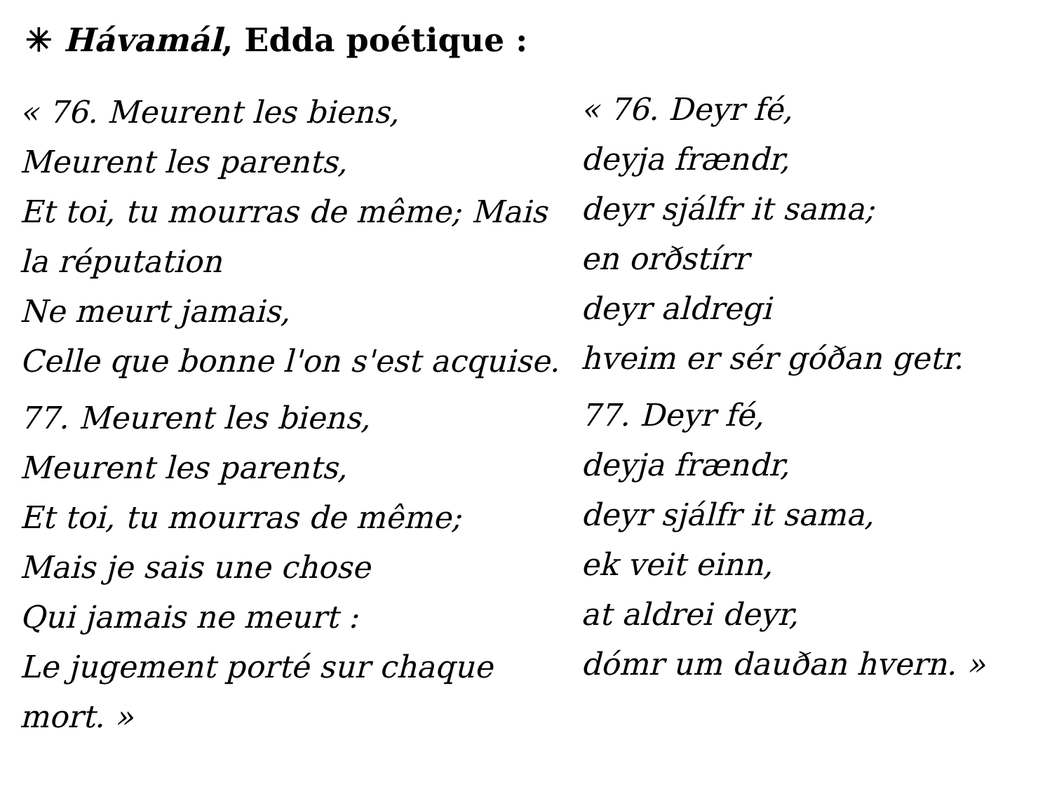✳ Hávamál, Edda poétique :
« 76. Meurent les biens,
Meurent les parents,
Et toi, tu mourras de même; Mais la réputation
Ne meurt jamais,
Celle que bonne l'on s'est acquise.
77. Meurent les biens,
Meurent les parents,
Et toi, tu mourras de même;
Mais je sais une chose
Qui jamais ne meurt :
Le jugement porté sur chaque mort. »
« 76. Deyr fé,
deyja frændr,
deyr sjálfr it sama;
en orðstírr
deyr aldregi
hveim er sér góðan getr.
77. Deyr fé,
deyja frændr,
deyr sjálfr it sama,
ek veit einn,
at aldrei deyr,
dómr um dauðan hvern. »